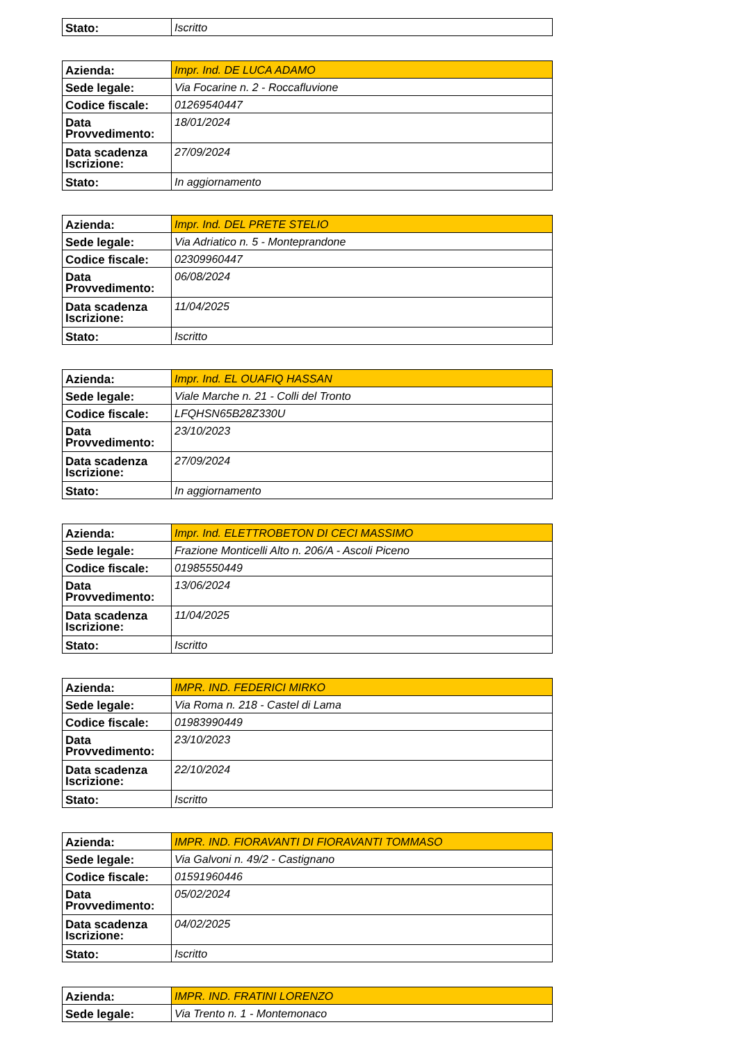| Stato: | Iscritto |
| Azienda: | Impr. Ind. DE LUCA ADAMO |
| Sede legale: | Via Focarine n. 2 - Roccafluvione |
| Codice fiscale: | 01269540447 |
| Data Provvedimento: | 18/01/2024 |
| Data scadenza Iscrizione: | 27/09/2024 |
| Stato: | In aggiornamento |
| Azienda: | Impr. Ind. DEL PRETE STELIO |
| Sede legale: | Via Adriatico n. 5 - Monteprandone |
| Codice fiscale: | 02309960447 |
| Data Provvedimento: | 06/08/2024 |
| Data scadenza Iscrizione: | 11/04/2025 |
| Stato: | Iscritto |
| Azienda: | Impr. Ind. EL OUAFIQ HASSAN |
| Sede legale: | Viale Marche n. 21 - Colli del Tronto |
| Codice fiscale: | LFQHSN65B28Z330U |
| Data Provvedimento: | 23/10/2023 |
| Data scadenza Iscrizione: | 27/09/2024 |
| Stato: | In aggiornamento |
| Azienda: | Impr. Ind. ELETTROBETON DI CECI MASSIMO |
| Sede legale: | Frazione Monticelli Alto n. 206/A - Ascoli Piceno |
| Codice fiscale: | 01985550449 |
| Data Provvedimento: | 13/06/2024 |
| Data scadenza Iscrizione: | 11/04/2025 |
| Stato: | Iscritto |
| Azienda: | IMPR. IND. FEDERICI MIRKO |
| Sede legale: | Via Roma n. 218 - Castel di Lama |
| Codice fiscale: | 01983990449 |
| Data Provvedimento: | 23/10/2023 |
| Data scadenza Iscrizione: | 22/10/2024 |
| Stato: | Iscritto |
| Azienda: | IMPR. IND. FIORAVANTI DI FIORAVANTI TOMMASO |
| Sede legale: | Via Galvoni n. 49/2 - Castignano |
| Codice fiscale: | 01591960446 |
| Data Provvedimento: | 05/02/2024 |
| Data scadenza Iscrizione: | 04/02/2025 |
| Stato: | Iscritto |
| Azienda: | IMPR. IND. FRATINI LORENZO |
| Sede legale: | Via Trento n. 1 - Montemonaco |